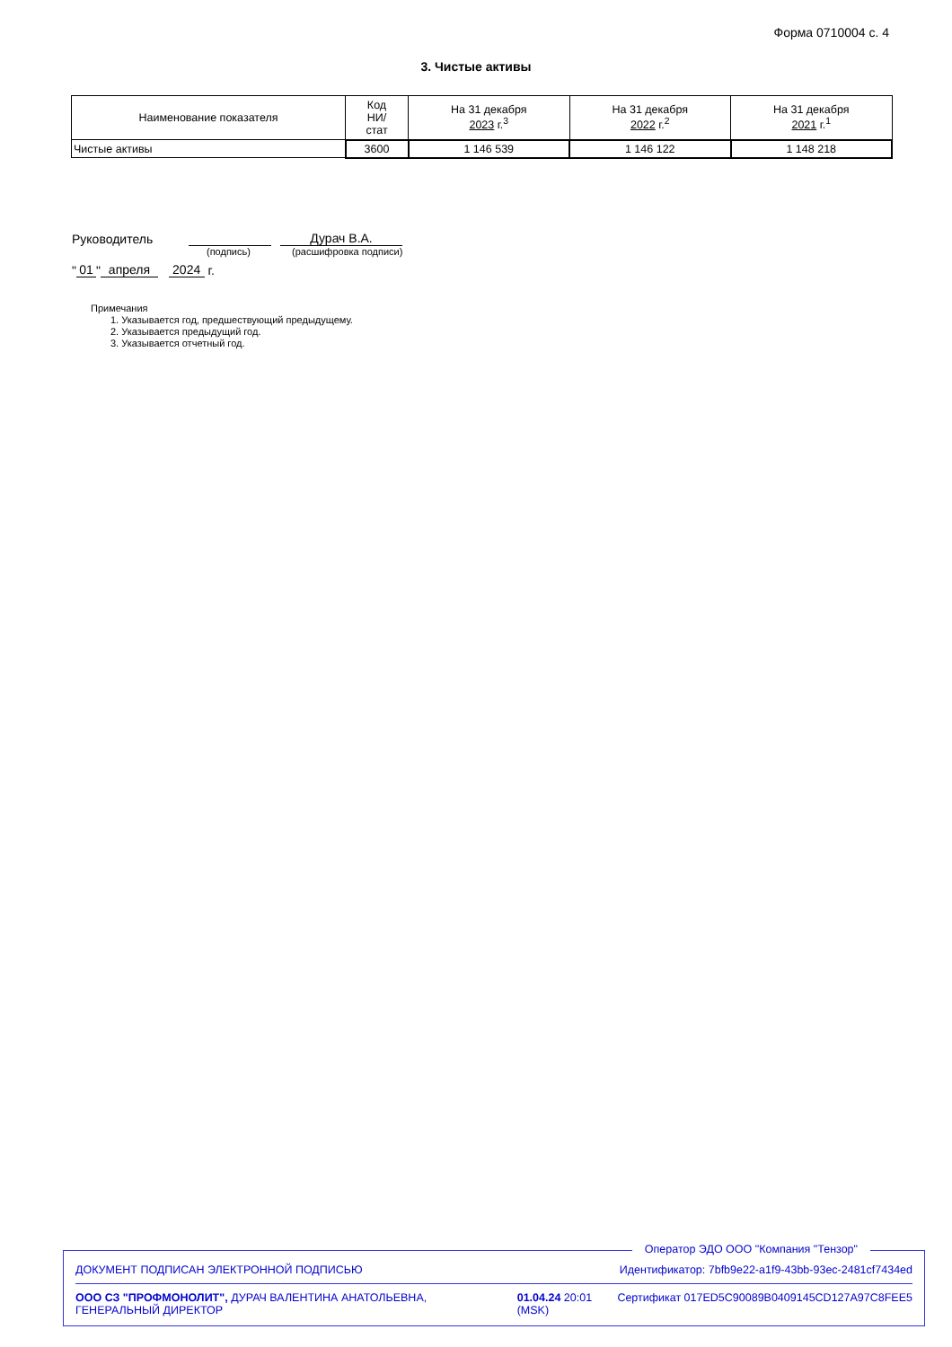Форма 0710004 с. 4
3. Чистые активы
| Наименование показателя | Код НИ/ стат | На 31 декабря 2023 г.<sup>3</sup> | На 31 декабря 2022 г.<sup>2</sup> | На 31 декабря 2021 г.<sup>1</sup> |
| --- | --- | --- | --- | --- |
| Чистые активы | 3600 | 1 146 539 | 1 146 122 | 1 148 218 |
Руководитель Дурач В.А.
(подпись) (расшифровка подписи)
" 01 " апреля 2024 г.
Примечания
1. Указывается год, предшествующий предыдущему.
2. Указывается предыдущий год.
3. Указывается отчетный год.
Оператор ЭДО ООО "Компания "Тензор"
ДОКУМЕНТ ПОДПИСАН ЭЛЕКТРОННОЙ ПОДПИСЬЮ Идентификатор: 7bfb9e22-a1f9-43bb-93ec-2481cf7434ed
ООО СЗ "ПРОФМОНОЛИТ", ДУРАЧ ВАЛЕНТИНА АНАТОЛЬЕВНА, ГЕНЕРАЛЬНЫЙ ДИРЕКТОР 01.04.24 20:01 (MSK) Сертификат 017ED5C90089B0409145CD127A97C8FEE5